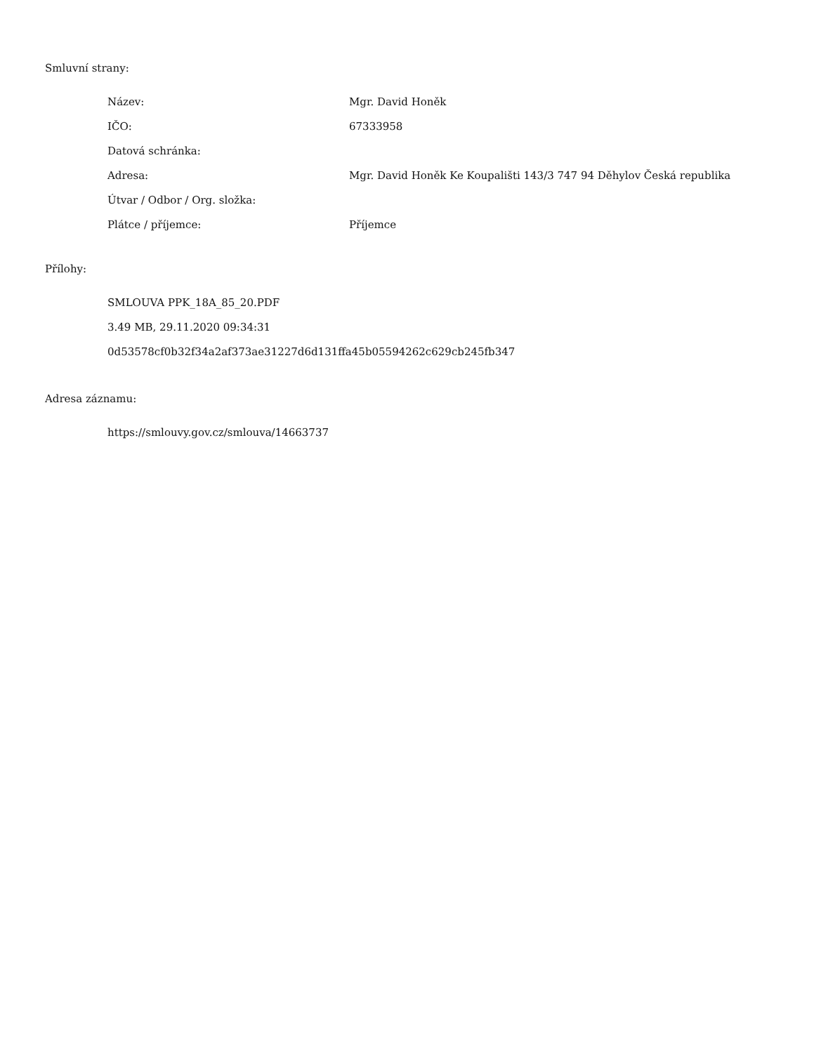Smluvní strany:
| Název: | Mgr. David Honěk |
| IČO: | 67333958 |
| Datová schránka: | |
| Adresa: | Mgr. David Honěk Ke Koupališti 143/3 747 94 Děhylov Česká republika |
| Útvar / Odbor / Org. složka: | |
| Plátce / příjemce: | Příjemce |
Přílohy:
SMLOUVA PPK_18A_85_20.PDF
3.49 MB, 29.11.2020 09:34:31
0d53578cf0b32f34a2af373ae31227d6d131ffa45b05594262c629cb245fb347
Adresa záznamu:
https://smlouvy.gov.cz/smlouva/14663737